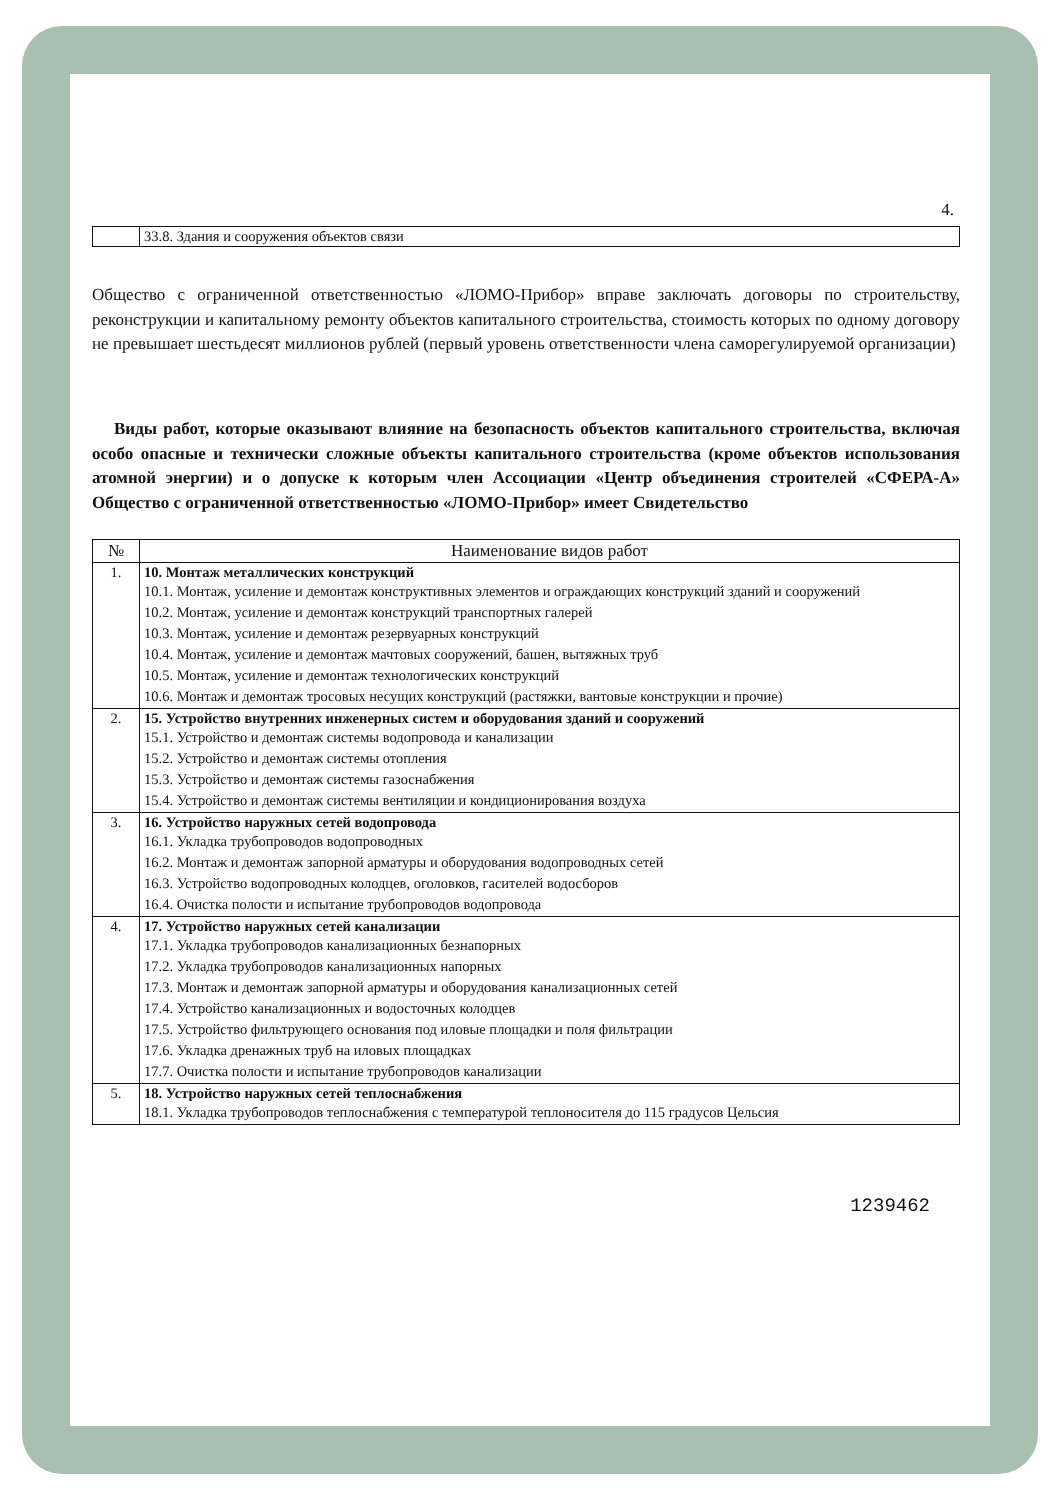4.
| | 33.8. Здания и сооружения объектов связи |
Общество с ограниченной ответственностью «ЛОМО-Прибор» вправе заключать договоры по строительству, реконструкции и капитальному ремонту объектов капитального строительства, стоимость которых по одному договору не превышает шестьдесят миллионов рублей (первый уровень ответственности члена саморегулируемой организации)
Виды работ, которые оказывают влияние на безопасность объектов капитального строительства, включая особо опасные и технически сложные объекты капитального строительства (кроме объектов использования атомной энергии) и о допуске к которым член Ассоциации «Центр объединения строителей «СФЕРА-А» Общество с ограниченной ответственностью «ЛОМО-Прибор» имеет Свидетельство
| № | Наименование видов работ |
| --- | --- |
| 1. | 10. Монтаж металлических конструкций 10.1. Монтаж, усиление и демонтаж конструктивных элементов и ограждающих конструкций зданий и сооружений 10.2. Монтаж, усиление и демонтаж конструкций транспортных галерей 10.3. Монтаж, усиление и демонтаж резервуарных конструкций 10.4. Монтаж, усиление и демонтаж мачтовых сооружений, башен, вытяжных труб 10.5. Монтаж, усиление и демонтаж технологических конструкций 10.6. Монтаж и демонтаж тросовых несущих конструкций (растяжки, вантовые конструкции и прочие) |
| 2. | 15. Устройство внутренних инженерных систем и оборудования зданий и сооружений 15.1. Устройство и демонтаж системы водопровода и канализации 15.2. Устройство и демонтаж системы отопления 15.3. Устройство и демонтаж системы газоснабжения 15.4. Устройство и демонтаж системы вентиляции и кондиционирования воздуха |
| 3. | 16. Устройство наружных сетей водопровода 16.1. Укладка трубопроводов водопроводных 16.2. Монтаж и демонтаж запорной арматуры и оборудования водопроводных сетей 16.3. Устройство водопроводных колодцев, оголовков, гасителей водосборов 16.4. Очистка полости и испытание трубопроводов водопровода |
| 4. | 17. Устройство наружных сетей канализации 17.1. Укладка трубопроводов канализационных безнапорных 17.2. Укладка трубопроводов канализационных напорных 17.3. Монтаж и демонтаж запорной арматуры и оборудования канализационных сетей 17.4. Устройство канализационных и водосточных колодцев 17.5. Устройство фильтрующего основания под иловые площадки и поля фильтрации 17.6. Укладка дренажных труб на иловых площадках 17.7. Очистка полости и испытание трубопроводов канализации |
| 5. | 18. Устройство наружных сетей теплоснабжения 18.1. Укладка трубопроводов теплоснабжения с температурой теплоносителя до 115 градусов Цельсия |
1239462